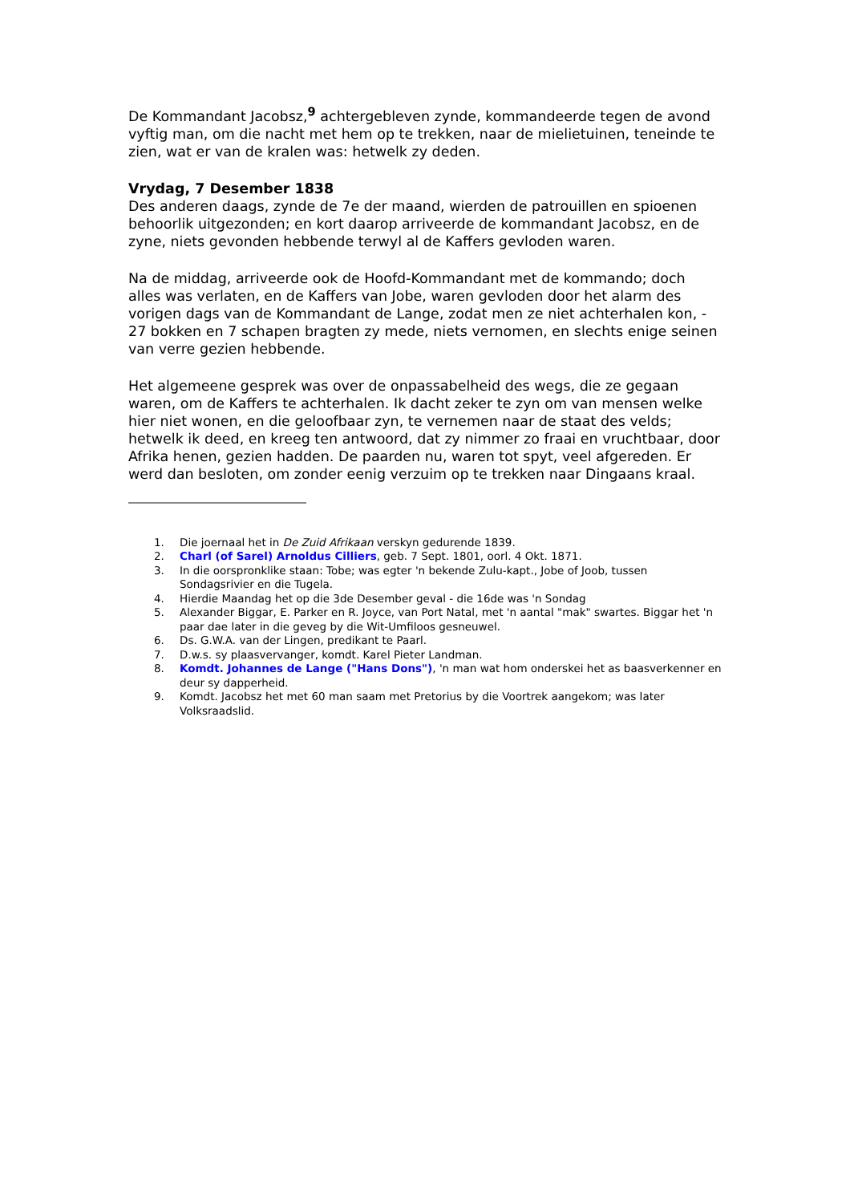De Kommandant Jacobsz,<sup>9</sup> achtergebleven zynde, kommandeerde tegen de avond vyftig man, om die nacht met hem op te trekken, naar de mielietuinen, teneinde te zien, wat er van de kralen was: hetwelk zy deden.
Vrydag, 7 Desember 1838
Des anderen daags, zynde de 7e der maand, wierden de patrouillen en spioenen behoorlik uitgezonden; en kort daarop arriveerde de kommandant Jacobsz, en de zyne, niets gevonden hebbende terwyl al de Kaffers gevloden waren.
Na de middag, arriveerde ook de Hoofd-Kommandant met de kommando; doch alles was verlaten, en de Kaffers van Jobe, waren gevloden door het alarm des vorigen dags van de Kommandant de Lange, zodat men ze niet achterhalen kon, - 27 bokken en 7 schapen bragten zy mede, niets vernomen, en slechts enige seinen van verre gezien hebbende.
Het algemeene gesprek was over de onpassabelheid des wegs, die ze gegaan waren, om de Kaffers te achterhalen. Ik dacht zeker te zyn om van mensen welke hier niet wonen, en die geloofbaar zyn, te vernemen naar de staat des velds; hetwelk ik deed, en kreeg ten antwoord, dat zy nimmer zo fraai en vruchtbaar, door Afrika henen, gezien hadden. De paarden nu, waren tot spyt, veel afgereden. Er werd dan besloten, om zonder eenig verzuim op te trekken naar Dingaans kraal.
1. Die joernaal het in De Zuid Afrikaan verskyn gedurende 1839.
2. Charl (of Sarel) Arnoldus Cilliers, geb. 7 Sept. 1801, oorl. 4 Okt. 1871.
3. In die oorspronklike staan: Tobe; was egter 'n bekende Zulu-kapt., Jobe of Joob, tussen Sondagsrivier en die Tugela.
4. Hierdie Maandag het op die 3de Desember geval - die 16de was 'n Sondag
5. Alexander Biggar, E. Parker en R. Joyce, van Port Natal, met 'n aantal "mak" swartes. Biggar het 'n paar dae later in die geveg by die Wit-Umfiloos gesneuwel.
6. Ds. G.W.A. van der Lingen, predikant te Paarl.
7. D.w.s. sy plaasvervanger, komdt. Karel Pieter Landman.
8. Komdt. Johannes de Lange ("Hans Dons"), 'n man wat hom onderskei het as baasverkenner en deur sy dapperheid.
9. Komdt. Jacobsz het met 60 man saam met Pretorius by die Voortrek aangekom; was later Volksraadslid.